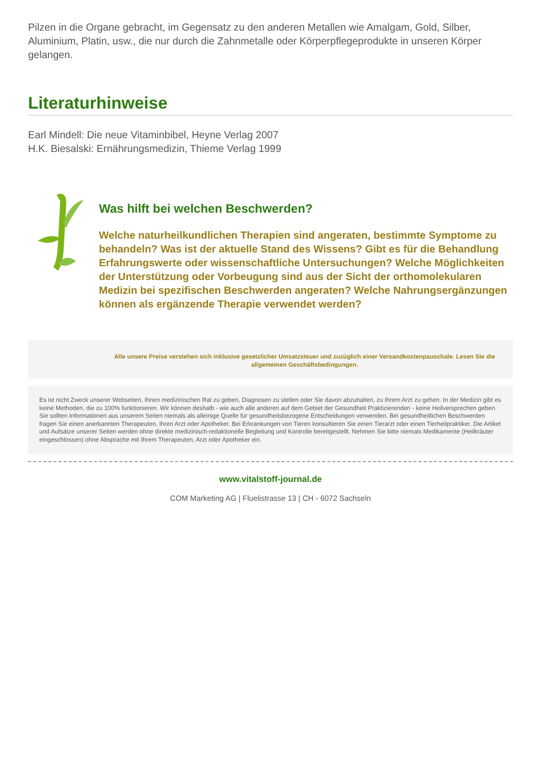Pilzen in die Organe gebracht, im Gegensatz zu den anderen Metallen wie Amalgam, Gold, Silber, Aluminium, Platin, usw., die nur durch die Zahnmetalle oder Körperpflegeprodukte in unseren Körper gelangen.
Literaturhinweise
Earl Mindell: Die neue Vitaminbibel, Heyne Verlag 2007
H.K. Biesalski: Ernährungsmedizin, Thieme Verlag 1999
Was hilft bei welchen Beschwerden?
Welche naturheilkundlichen Therapien sind angeraten, bestimmte Symptome zu behandeln? Was ist der aktuelle Stand des Wissens? Gibt es für die Behandlung Erfahrungswerte oder wissenschaftliche Untersuchungen? Welche Möglichkeiten der Unterstützung oder Vorbeugung sind aus der Sicht der orthomolekularen Medizin bei spezifischen Beschwerden angeraten? Welche Nahrungsergänzungen können als ergänzende Therapie verwendet werden?
Alle unsere Preise verstehen sich inklusive gesetzlicher Umsatzsteuer und zuzüglich einer Versandkostenpauschale. Lesen Sie die allgemeinen Geschäftsbedingungen.
Es ist nicht Zweck unserer Webseiten, Ihnen medizinischen Rat zu geben, Diagnosen zu stellen oder Sie davon abzuhalten, zu Ihrem Arzt zu gehen. In der Medizin gibt es keine Methoden, die zu 100% funktionieren. Wir können deshalb - wie auch alle anderen auf dem Gebiet der Gesundheit Praktizierenden - keine Heilversprechen geben. Sie sollten Informationen aus unserem Seiten niemals als alleinige Quelle für gesundheitsbezogene Entscheidungen verwenden. Bei gesundheitlichen Beschwerden fragen Sie einen anerkannten Therapeuten, Ihren Arzt oder Apotheker. Bei Erkrankungen von Tieren konsultieren Sie einen Tierarzt oder einen Tierheilpraktiker. Die Artikel und Aufsätze unserer Seiten werden ohne direkte medizinisch-redaktionelle Begleitung und Kontrolle bereitgestellt. Nehmen Sie bitte niemals Medikamente (Heilkräuter eingeschlossen) ohne Absprache mit Ihrem Therapeuten, Arzt oder Apotheker ein.
www.vitalstoff-journal.de
COM Marketing AG | Fluelistrasse 13 | CH - 6072 Sachseln